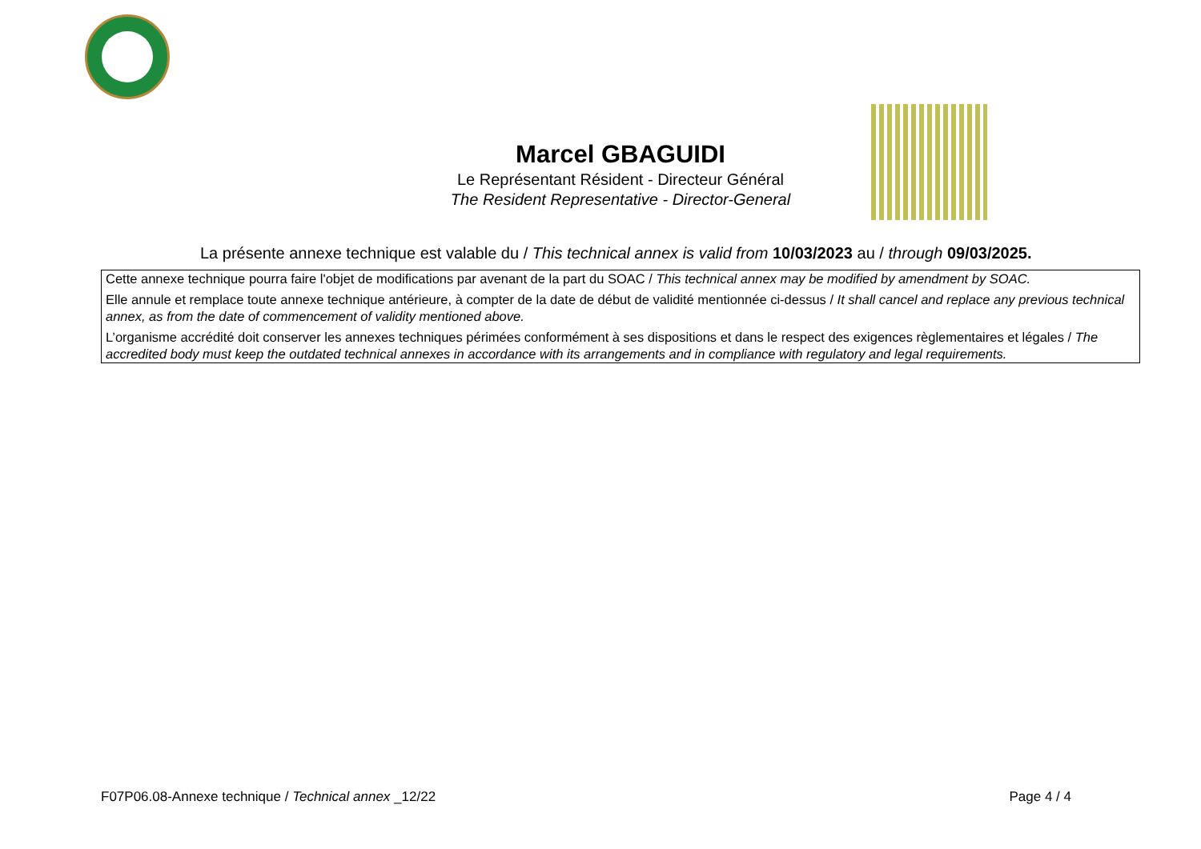Marcel GBAGUIDI
Le Représentant Résident - Directeur Général
The Resident Representative - Director-General
La présente annexe technique est valable du / This technical annex is valid from 10/03/2023 au / through 09/03/2025.
Cette annexe technique pourra faire l'objet de modifications par avenant de la part du SOAC / This technical annex may be modified by amendment by SOAC.
Elle annule et remplace toute annexe technique antérieure, à compter de la date de début de validité mentionnée ci-dessus / It shall cancel and replace any previous technical annex, as from the date of commencement of validity mentioned above.
L’organisme accrédité doit conserver les annexes techniques périmées conformément à ses dispositions et dans le respect des exigences règlementaires et légales / The accredited body must keep the outdated technical annexes in accordance with its arrangements and in compliance with regulatory and legal requirements.
F07P06.08-Annexe technique / Technical annex _12/22 Page 4 / 4